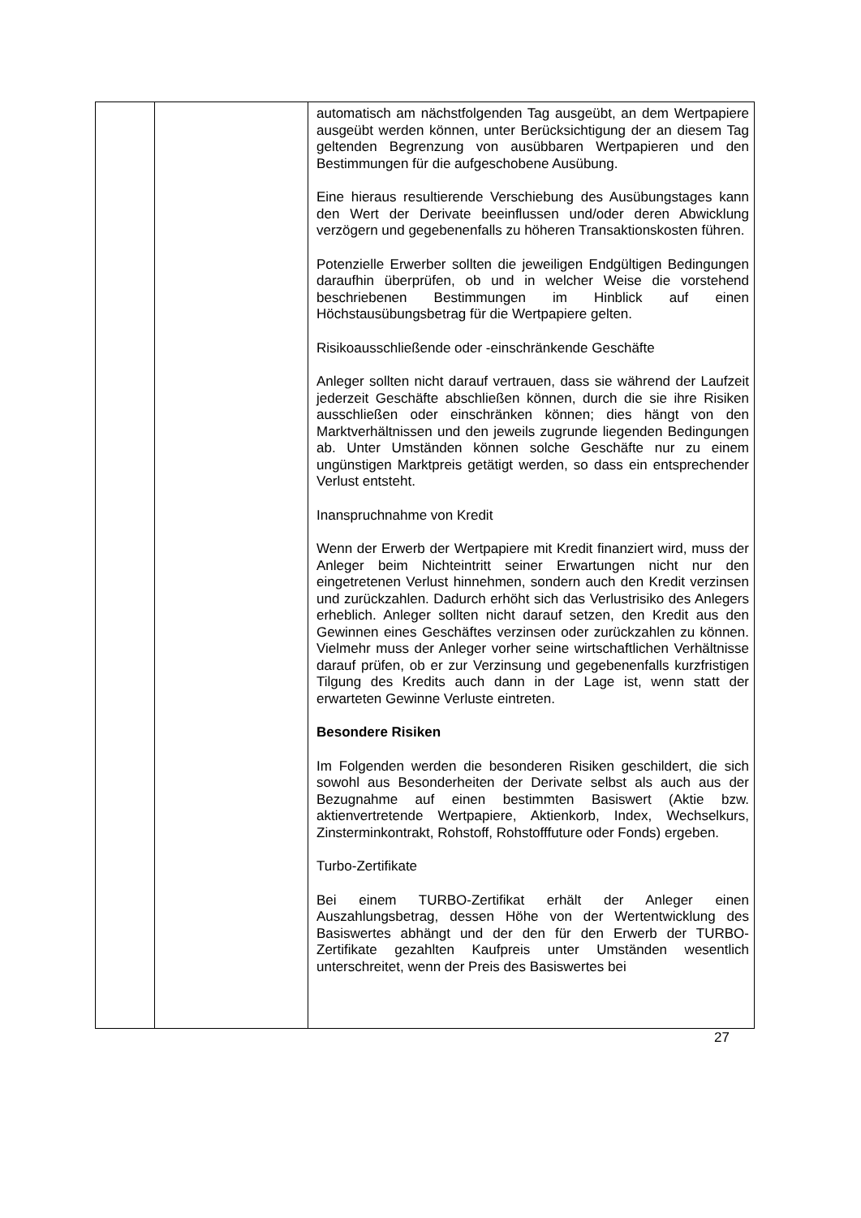| | | automatisch am nächstfolgenden Tag ausgeübt, an dem Wertpapiere ausgeübt werden können, unter Berücksichtigung der an diesem Tag geltenden Begrenzung von ausübbaren Wertpapieren und den Bestimmungen für die aufgeschobene Ausübung. Eine hieraus resultierende Verschiebung des Ausübungstages kann den Wert der Derivate beeinflussen und/oder deren Abwicklung verzögern und gegebenenfalls zu höheren Trans­aktionskosten führen. Potenzielle Erwerber sollten die jeweiligen Endgültigen Bedingungen daraufhin überprüfen, ob und in welcher Weise die vorstehend beschriebenen Bestimmungen im Hinblick auf einen Höchstausübungsbetrag für die Wertpapiere gelten. Risikoausschließende oder -einschränkende Geschäfte Anleger sollten nicht darauf vertrauen, dass sie während der Laufzeit jederzeit Geschäfte abschließen können, durch die sie ihre Risiken ausschließen oder einschränken können; dies hängt von den Marktverhältnissen und den jeweils zugrunde liegenden Bedingungen ab. Unter Umständen können solche Geschäfte nur zu einem ungünstigen Marktpreis getätigt werden, so dass ein entsprechender Verlust entsteht. Inanspruchnahme von Kredit Wenn der Erwerb der Wertpapiere mit Kredit finanziert wird, muss der Anleger beim Nichteintritt seiner Erwartungen nicht nur den eingetretenen Verlust hinnehmen, sondern auch den Kredit verzinsen und zurückzahlen. Dadurch erhöht sich das Verlustrisiko des Anlegers erheblich. Anleger sollten nicht darauf setzen, den Kredit aus den Gewinnen eines Geschäftes verzinsen oder zurückzahlen zu können. Vielmehr muss der Anleger vorher seine wirtschaftlichen Verhältnisse darauf prüfen, ob er zur Verzinsung und gegebenenfalls kurzfristigen Tilgung des Kredits auch dann in der Lage ist, wenn statt der erwarteten Gewinne Verluste eintreten. Besondere Risiken Im Folgenden werden die besonderen Risiken geschildert, die sich sowohl aus Besonderheiten der Derivate selbst als auch aus der Bezugnahme auf einen bestimmten Basiswert (Aktie bzw. aktienvertretende Wertpapiere, Aktienkorb, Index, Wechselkurs, Zinsterminkontrakt, Rohstoff, Rohstofffuture oder Fonds) ergeben. Turbo-Zertifikate Bei einem TURBO-Zertifikat erhält der Anleger einen Auszahlungsbetrag, dessen Höhe von der Wertentwicklung des Basiswertes abhängt und der den für den Erwerb der TURBO-Zertifikate gezahlten Kaufpreis unter Umständen wesentlich unterschreitet, wenn der Preis des Basiswertes bei |
27